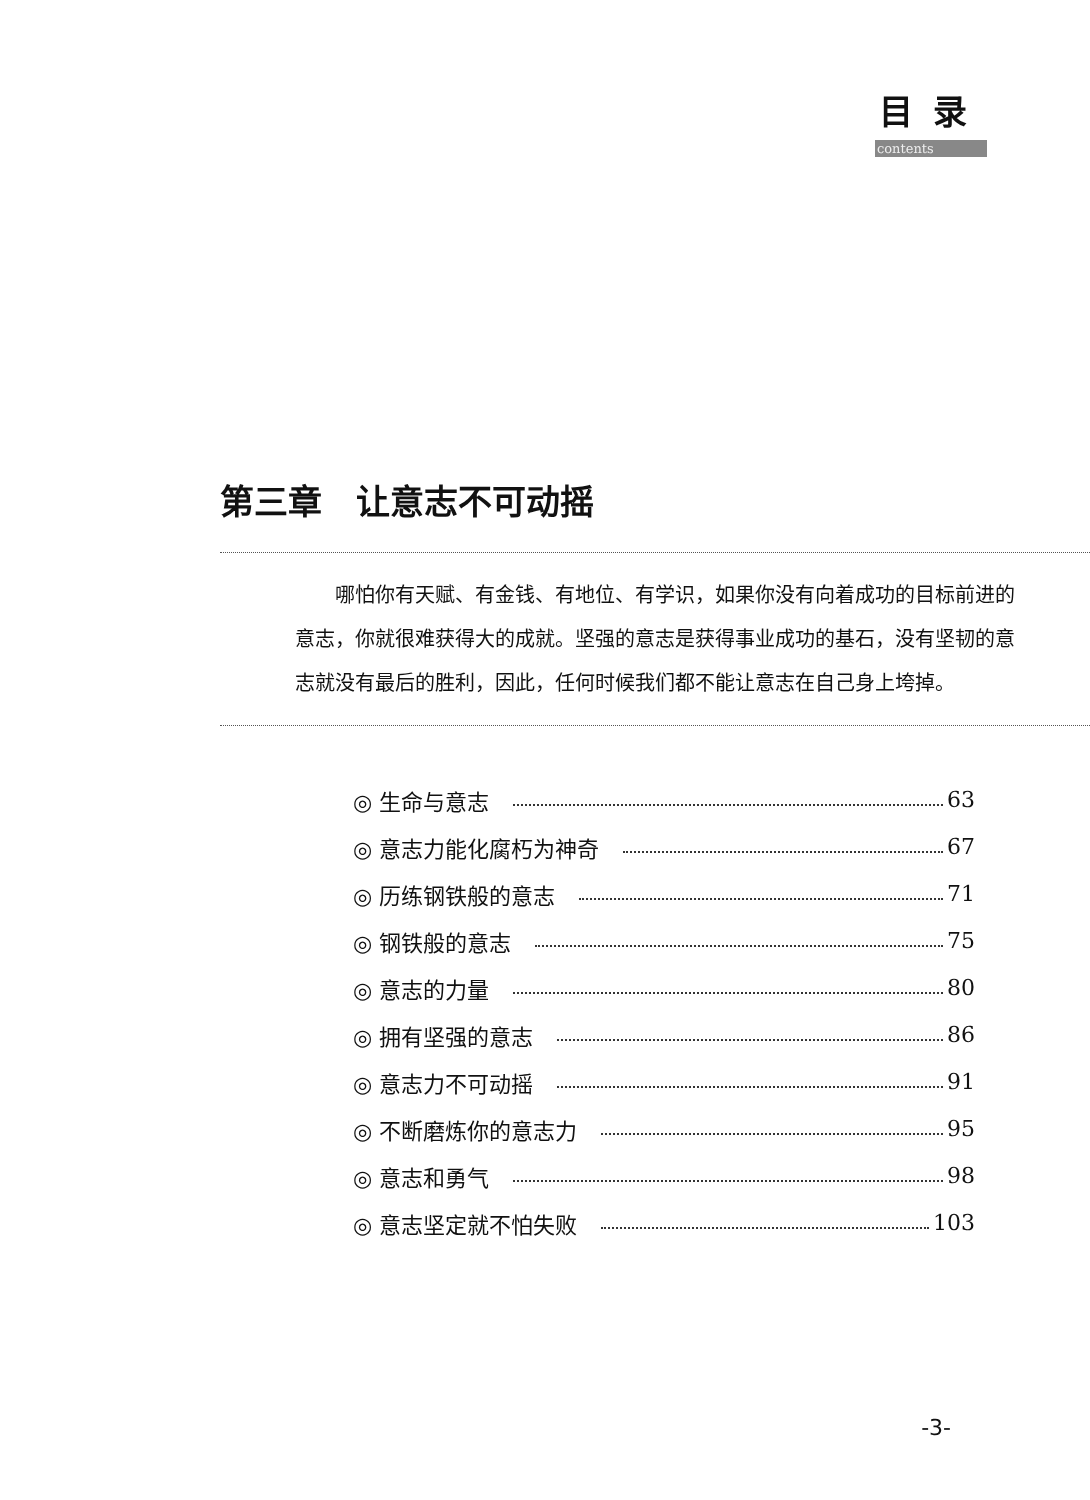目录
contents
第三章　让意志不可动摇
哪怕你有天赋、有金钱、有地位、有学识，如果你没有向着成功的目标前进的意志，你就很难获得大的成就。坚强的意志是获得事业成功的基石，没有坚韧的意志就没有最后的胜利，因此，任何时候我们都不能让意志在自己身上垮掉。
◎ 生命与意志 63
◎ 意志力能化腐朽为神奇 67
◎ 历练钢铁般的意志 71
◎ 钢铁般的意志 75
◎ 意志的力量 80
◎ 拥有坚强的意志 86
◎ 意志力不可动摇 91
◎ 不断磨炼你的意志力 95
◎ 意志和勇气 98
◎ 意志坚定就不怕失败 103
-3-